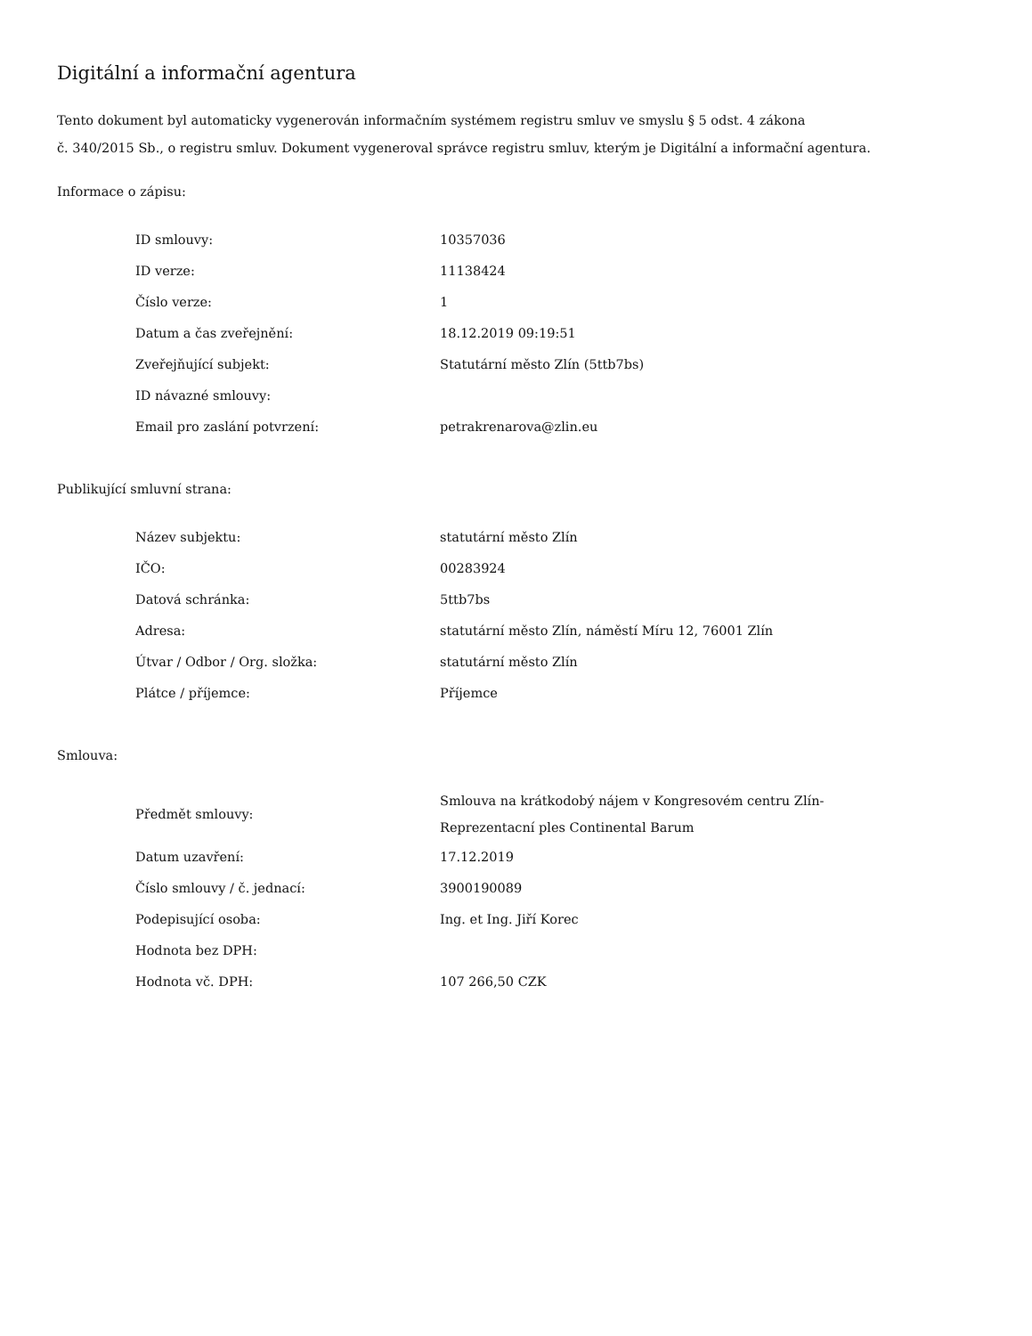Digitální a informační agentura
Tento dokument byl automaticky vygenerován informačním systémem registru smluv ve smyslu § 5 odst. 4 zákona
č. 340/2015 Sb., o registru smluv. Dokument vygeneroval správce registru smluv, kterým je Digitální a informační agentura.
Informace o zápisu:
| ID smlouvy: | 10357036 |
| ID verze: | 11138424 |
| Číslo verze: | 1 |
| Datum a čas zveřejnění: | 18.12.2019 09:19:51 |
| Zveřejňující subjekt: | Statutární město Zlín (5ttb7bs) |
| ID návazné smlouvy: | |
| Email pro zaslání potvrzení: | petrakrenarova@zlin.eu |
Publikující smluvní strana:
| Název subjektu: | statutární město Zlín |
| IČO: | 00283924 |
| Datová schránka: | 5ttb7bs |
| Adresa: | statutární město Zlín, náměstí Míru 12, 76001 Zlín |
| Útvar / Odbor / Org. složka: | statutární město Zlín |
| Plátce / příjemce: | Příjemce |
Smlouva:
| Předmět smlouvy: | Smlouva na krátkodobý nájem v Kongresovém centru Zlín- Reprezentacní ples Continental Barum |
| Datum uzavření: | 17.12.2019 |
| Číslo smlouvy / č. jednací: | 3900190089 |
| Podepisující osoba: | Ing. et Ing. Jiří Korec |
| Hodnota bez DPH: | |
| Hodnota vč. DPH: | 107 266,50 CZK |